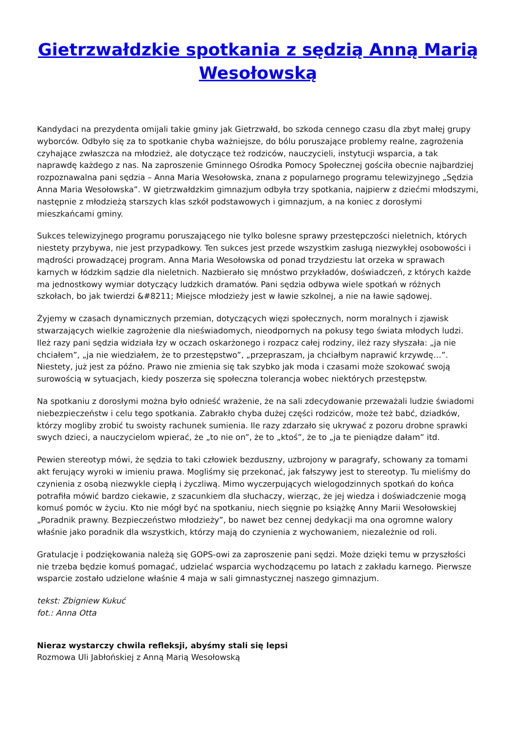Gietrzwałdzkie spotkania z sędzią Anną Marią Wesołowską
Kandydaci na prezydenta omijali takie gminy jak Gietrzwałd, bo szkoda cennego czasu dla zbyt małej grupy wyborców. Odbyło się za to spotkanie chyba ważniejsze, do bólu poruszające problemy realne, zagrożenia czyhające zwłaszcza na młodzież, ale dotyczące też rodziców, nauczycieli, instytucji wsparcia, a tak naprawdę każdego z nas. Na zaproszenie Gminnego Ośrodka Pomocy Społecznej gościła obecnie najbardziej rozpoznawalna pani sędzia – Anna Maria Wesołowska, znana z popularnego programu telewizyjnego „Sędzia Anna Maria Wesołowska”. W gietrzwałdzkim gimnazjum odbyła trzy spotkania, najpierw z dziećmi młodszymi, następnie z młodzieżą starszych klas szkół podstawowych i gimnazjum, a na koniec z dorosłymi mieszkańcami gminy.
Sukces telewizyjnego programu poruszającego nie tylko bolesne sprawy przestępczości nieletnich, których niestety przybywa, nie jest przypadkowy. Ten sukces jest przede wszystkim zasługą niezwykłej osobowości i mądrości prowadzącej program. Anna Maria Wesołowska od ponad trzydziestu lat orzeka w sprawach karnych w łódzkim sądzie dla nieletnich. Nazbierało się mnóstwo przykładów, doświadczeń, z których każde ma jednostkowy wymiar dotyczący ludzkich dramatów. Pani sędzia odbywa wiele spotkań w różnych szkołach, bo jak twierdzi &#8211; Miejsce młodzieży jest w ławie szkolnej, a nie na ławie sądowej.
Żyjemy w czasach dynamicznych przemian, dotyczących więzi społecznych, norm moralnych i zjawisk stwarzających wielkie zagrożenie dla nieświadomych, nieodpornych na pokusy tego świata młodych ludzi. Ileż razy pani sędzia widziała łzy w oczach oskarżonego i rozpacz całej rodziny, ileż razy słyszała: „ja nie chciałem”, „ja nie wiedziałem, że to przestępstwo”, „przepraszam, ja chciałbym naprawić krzywdę…”. Niestety, już jest za późno. Prawo nie zmienia się tak szybko jak moda i czasami może szokować swoją surowością w sytuacjach, kiedy poszerza się społeczna tolerancja wobec niektórych przestępstw.
Na spotkaniu z dorosłymi można było odnieść wrażenie, że na sali zdecydowanie przeważali ludzie świadomi niebezpieczeństw i celu tego spotkania. Zabrakło chyba dużej części rodziców, może też babć, dziadków, którzy mogliby zrobić tu swoisty rachunek sumienia. Ile razy zdarzało się ukrywać z pozoru drobne sprawki swych dzieci, a nauczycielom wpierać, że „to nie on”, że to „ktoś”, że to „ja te pieniądze dałam” itd.
Pewien stereotyp mówi, że sędzia to taki człowiek bezduszny, uzbrojony w paragrafy, schowany za tomami akt ferujący wyroki w imieniu prawa. Mogliśmy się przekonać, jak fałszywy jest to stereotyp. Tu mieliśmy do czynienia z osobą niezwykle ciepłą i życzliwą. Mimo wyczerpujących wielogodzinnych spotkań do końca potrafiła mówić bardzo ciekawie, z szacunkiem dla słuchaczy, wierząc, że jej wiedza i doświadczenie mogą komuś pomóc w życiu. Kto nie mógł być na spotkaniu, niech sięgnie po książkę Anny Marii Wesołowskiej „Poradnik prawny. Bezpieczeństwo młodzieży”, bo nawet bez cennej dedykacji ma ona ogromne walory właśnie jako poradnik dla wszystkich, którzy mają do czynienia z wychowaniem, niezależnie od roli.
Gratulacje i podziękowania należą się GOPS-owi za zaproszenie pani sędzi. Może dzięki temu w przyszłości nie trzeba będzie komuś pomagać, udzielać wsparcia wychodzącemu po latach z zakładu karnego. Pierwsze wsparcie zostało udzielone właśnie 4 maja w sali gimnastycznej naszego gimnazjum.
tekst: Zbigniew Kukuć
fot.: Anna Otta
Nieraz wystarczy chwila refleksji, abyśmy stali się lepsi
Rozmowa Uli Jabłońskiej z Anną Marią Wesołowską